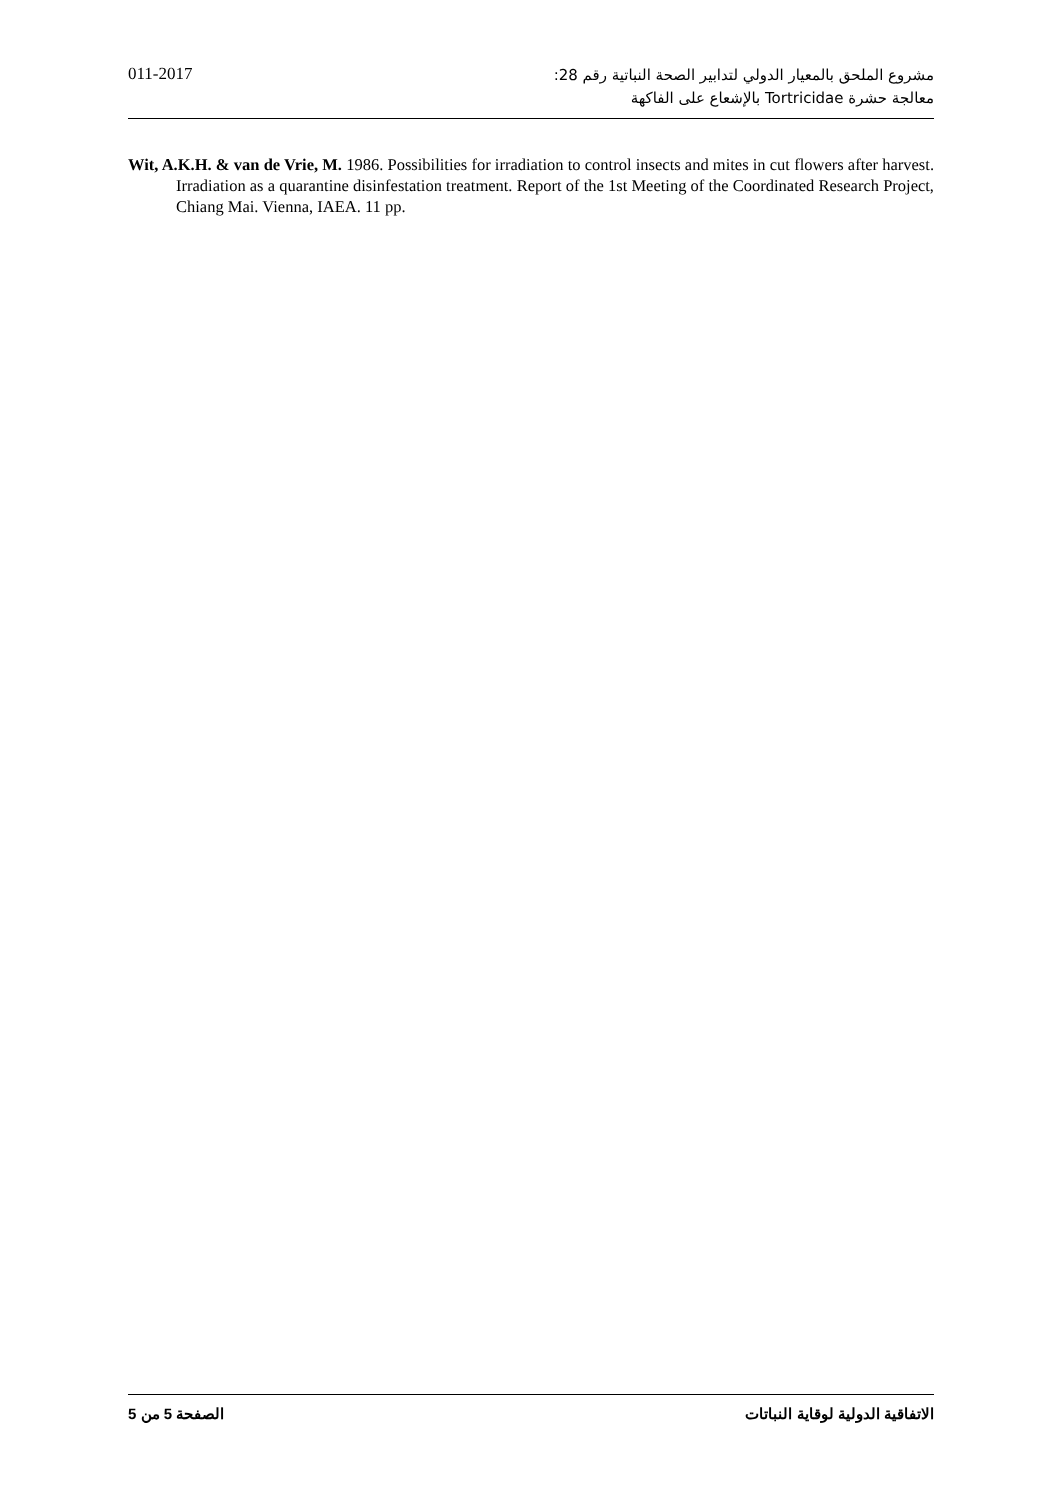011-2017
مشروع الملحق بالمعيار الدولي لتدابير الصحة النباتية رقم 28:
معالجة حشرة Tortricidae بالإشعاع على الفاكهة
Wit, A.K.H. & van de Vrie, M. 1986. Possibilities for irradiation to control insects and mites in cut flowers after harvest. Irradiation as a quarantine disinfestation treatment. Report of the 1st Meeting of the Coordinated Research Project, Chiang Mai. Vienna, IAEA. 11 pp.
الصفحة 5 من 5 الاتفاقية الدولية لوقاية النباتات